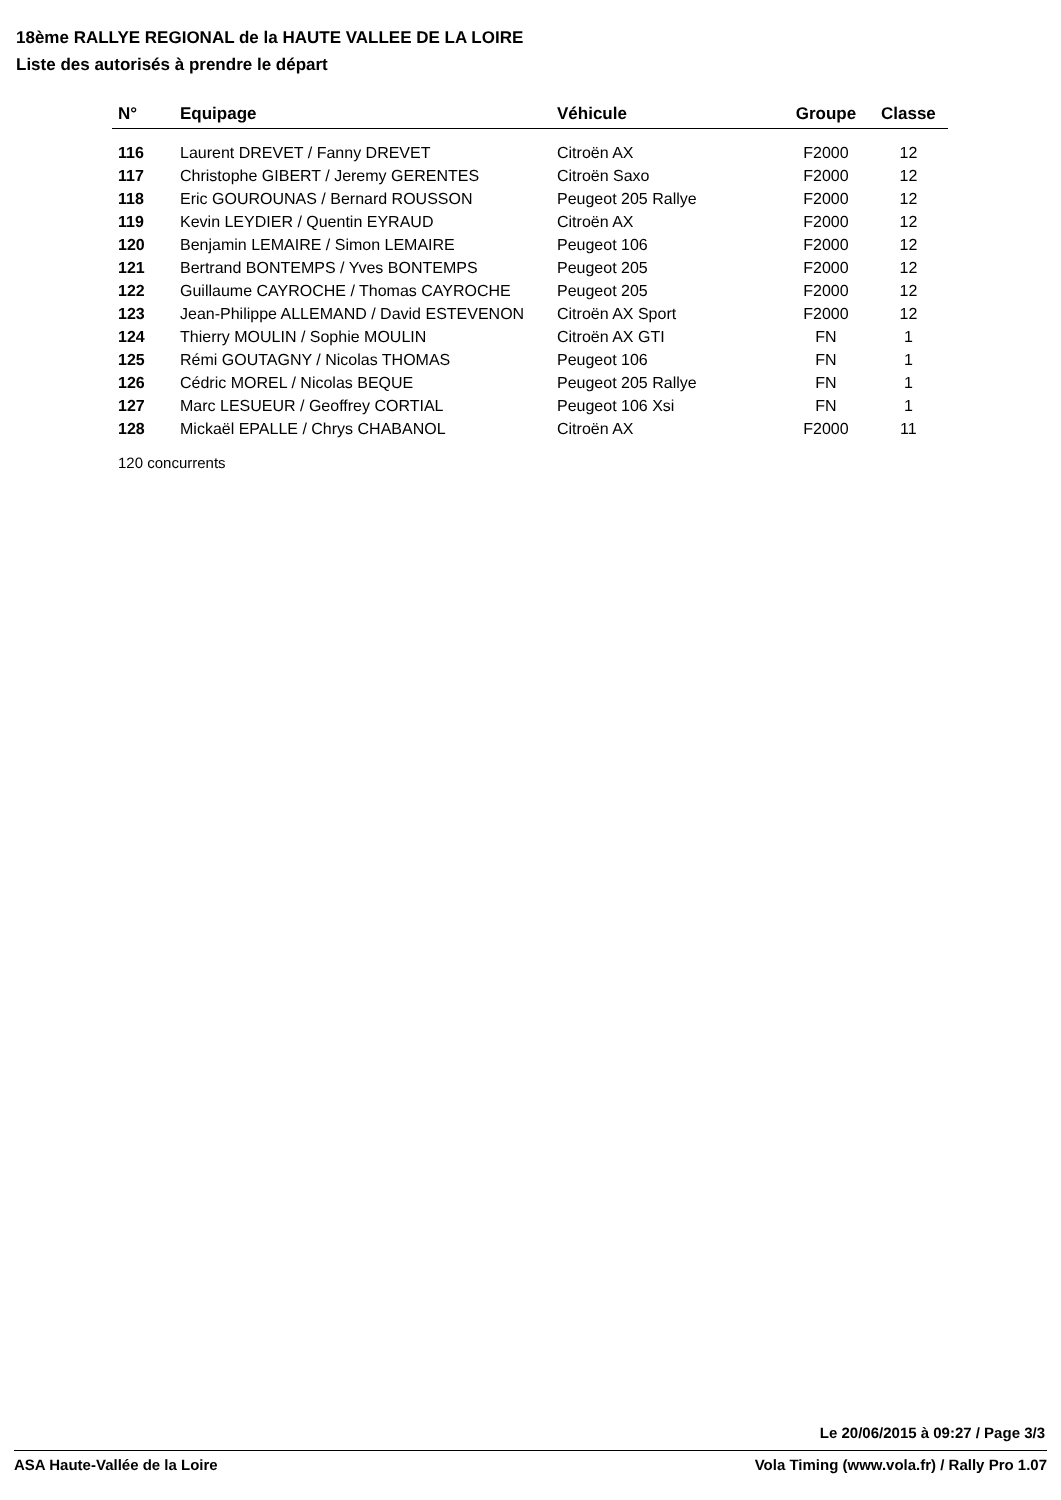18ème RALLYE REGIONAL de la HAUTE VALLEE DE LA LOIRE
Liste des autorisés à prendre le départ
| N° | Equipage | Véhicule | Groupe | Classe |
| --- | --- | --- | --- | --- |
| 116 | Laurent DREVET / Fanny DREVET | Citroën AX | F2000 | 12 |
| 117 | Christophe GIBERT / Jeremy GERENTES | Citroën Saxo | F2000 | 12 |
| 118 | Eric GOUROUNAS / Bernard ROUSSON | Peugeot 205 Rallye | F2000 | 12 |
| 119 | Kevin LEYDIER / Quentin EYRAUD | Citroën AX | F2000 | 12 |
| 120 | Benjamin LEMAIRE / Simon LEMAIRE | Peugeot 106 | F2000 | 12 |
| 121 | Bertrand BONTEMPS / Yves BONTEMPS | Peugeot 205 | F2000 | 12 |
| 122 | Guillaume CAYROCHE / Thomas CAYROCHE | Peugeot 205 | F2000 | 12 |
| 123 | Jean-Philippe ALLEMAND / David ESTEVENON | Citroën AX Sport | F2000 | 12 |
| 124 | Thierry MOULIN / Sophie MOULIN | Citroën AX GTI | FN | 1 |
| 125 | Rémi GOUTAGNY / Nicolas THOMAS | Peugeot 106 | FN | 1 |
| 126 | Cédric MOREL / Nicolas BEQUE | Peugeot 205 Rallye | FN | 1 |
| 127 | Marc LESUEUR / Geoffrey CORTIAL | Peugeot 106 Xsi | FN | 1 |
| 128 | Mickaël EPALLE / Chrys CHABANOL | Citroën AX | F2000 | 11 |
120 concurrents
Le 20/06/2015 à 09:27 / Page 3/3
ASA Haute-Vallée de la Loire Vola Timing (www.vola.fr) / Rally Pro 1.07